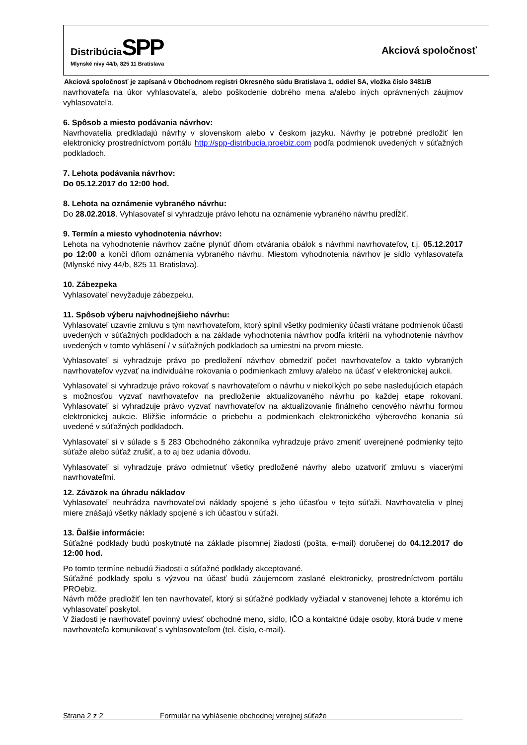Distribúcia SPP
Mlynské nivy 44/b, 825 11 Bratislava
Akciová spoločnosť
Akciová spoločnosť je zapísaná v Obchodnom registri Okresného súdu Bratislava 1, oddiel SA, vložka číslo 3481/B
navrhovateľa na úkor vyhlasovateľa, alebo poškodenie dobrého mena a/alebo iných oprávnených záujmov vyhlasovateľa.
6. Spôsob a miesto podávania návrhov:
Navrhovatelia predkladajú návrhy v slovenskom alebo v českom jazyku. Návrhy je potrebné predložiť len elektronicky prostredníctvom portálu http://spp-distribucia.proebiz.com podľa podmienok uvedených v súťažných podkladoch.
7. Lehota podávania návrhov:
Do 05.12.2017 do 12:00 hod.
8. Lehota na oznámenie vybraného návrhu:
Do 28.02.2018. Vyhlasovateľ si vyhradzuje právo lehotu na oznámenie vybraného návrhu predĺžiť.
9. Termín a miesto vyhodnotenia návrhov:
Lehota na vyhodnotenie návrhov začne plynúť dňom otvárania obálok s návrhmi navrhovateľov, t.j. 05.12.2017 po 12:00 a končí dňom oznámenia vybraného návrhu. Miestom vyhodnotenia návrhov je sídlo vyhlasovateľa (Mlynské nivy 44/b, 825 11 Bratislava).
10. Zábezpeka
Vyhlasovateľ nevyžaduje zábezpeku.
11. Spôsob výberu najvhodnejšieho návrhu:
Vyhlasovateľ uzavrie zmluvu s tým navrhovateľom, ktorý splnil všetky podmienky účasti vrátane podmienok účasti uvedených v súťažných podkladoch a na základe vyhodnotenia návrhov podľa kritérií na vyhodnotenie návrhov uvedených v tomto vyhlásení / v súťažných podkladoch sa umiestni na prvom mieste.
Vyhlasovateľ si vyhradzuje právo po predložení návrhov obmedziť počet navrhovateľov a takto vybraných navrhovateľov vyzvať na individuálne rokovania o podmienkach zmluvy a/alebo na účasť v elektronickej aukcii.
Vyhlasovateľ si vyhradzuje právo rokovať s navrhovateľom o návrhu v niekoľkých po sebe nasledujúcich etapách s možnosťou vyzvať navrhovateľov na predloženie aktualizovaného návrhu po každej etape rokovaní. Vyhlasovateľ si vyhradzuje právo vyzvať navrhovateľov na aktualizovanie finálneho cenového návrhu formou elektronickej aukcie. Bližšie informácie o priebehu a podmienkach elektronického výberového konania sú uvedené v súťažných podkladoch.
Vyhlasovateľ si v súlade s § 283 Obchodného zákonníka vyhradzuje právo zmeniť uverejnené podmienky tejto súťaže alebo súťaž zrušiť, a to aj bez udania dôvodu.
Vyhlasovateľ si vyhradzuje právo odmietnuť všetky predložené návrhy alebo uzatvoriť zmluvu s viacerými navrhovateľmi.
12. Záväzok na úhradu nákladov
Vyhlasovateľ neuhrádza navrhovateľovi náklady spojené s jeho účasťou v tejto súťaži. Navrhovatelia v plnej miere znášajú všetky náklady spojené s ich účasťou v súťaži.
13. Ďalšie informácie:
Súťažné podklady budú poskytnuté na základe písomnej žiadosti (pošta, e-mail) doručenej do 04.12.2017 do 12:00 hod.
Po tomto termíne nebudú žiadosti o súťažné podklady akceptované.
Súťažné podklady spolu s výzvou na účasť budú záujemcom zaslané elektronicky, prostredníctvom portálu PROebiz.
Návrh môže predložiť len ten navrhovateľ, ktorý si súťažné podklady vyžiadal v stanovenej lehote a ktorému ich vyhlasovateľ poskytol.
V žiadosti je navrhovateľ povinný uviesť obchodné meno, sídlo, IČO a kontaktné údaje osoby, ktorá bude v mene navrhovateľa komunikovať s vyhlasovateľom (tel. číslo, e-mail).
Strana 2 z 2 Formulár na vyhlásenie obchodnej verejnej súťaže